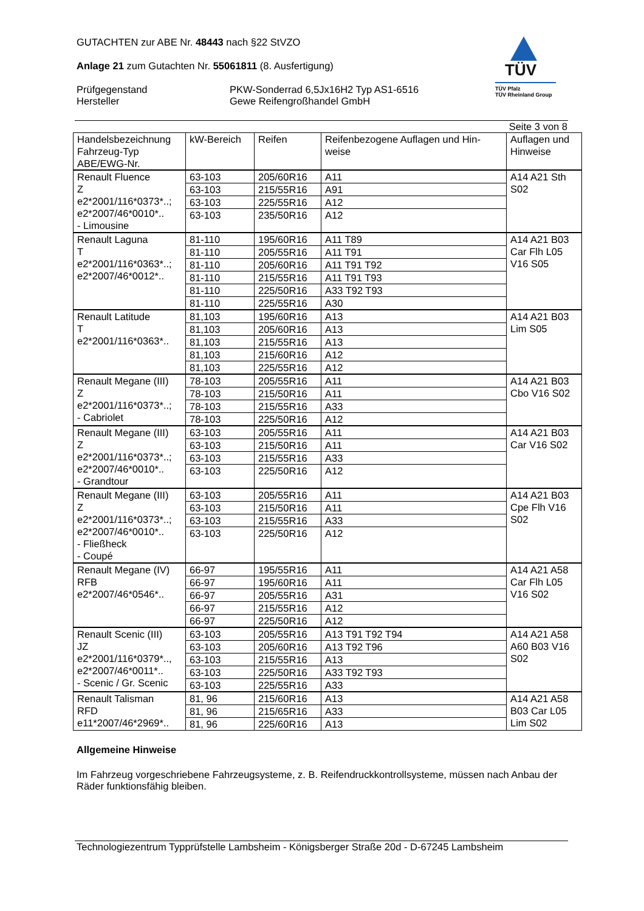GUTACHTEN zur ABE Nr. 48443 nach §22 StVZO
Anlage 21 zum Gutachten Nr. 55061811 (8. Ausfertigung)
Prüfgegenstand
Hersteller
PKW-Sonderrad 6,5Jx16H2 Typ AS1-6516
Gewe Reifengroßhandel GmbH
TÜV
TÜV Pfalz
TÜV Rheinland Group
Seite 3 von 8
| Handelsbezeichnung Fahrzeug-Typ ABE/EWG-Nr. | kW-Bereich | Reifen | Reifenbezogene Auflagen und Hin-weise | Auflagen und Hinweise |
| --- | --- | --- | --- | --- |
| Renault Fluence Z e2*2001/116*0373*..; e2*2007/46*0010*.. - Limousine | 63-103 | 205/60R16 | A11 | A14 A21 Sth S02 |
| | 63-103 | 215/55R16 | A91 | |
| | 63-103 | 225/55R16 | A12 | |
| | 63-103 | 235/50R16 | A12 | |
| Renault Laguna T e2*2001/116*0363*..; e2*2007/46*0012*.. | 81-110 | 195/60R16 | A11 T89 | A14 A21 B03 Car Flh L05 V16 S05 |
| | 81-110 | 205/55R16 | A11 T91 | |
| | 81-110 | 205/60R16 | A11 T91 T92 | |
| | 81-110 | 215/55R16 | A11 T91 T93 | |
| | 81-110 | 225/50R16 | A33 T92 T93 | |
| | 81-110 | 225/55R16 | A30 | |
| Renault Latitude T e2*2001/116*0363*.. | 81,103 | 195/60R16 | A13 | A14 A21 B03 Lim S05 |
| | 81,103 | 205/60R16 | A13 | |
| | 81,103 | 215/55R16 | A13 | |
| | 81,103 | 215/60R16 | A12 | |
| | 81,103 | 225/55R16 | A12 | |
| Renault Megane (III) Z e2*2001/116*0373*..; - Cabriolet | 78-103 | 205/55R16 | A11 | A14 A21 B03 Cbo V16 S02 |
| | 78-103 | 215/50R16 | A11 | |
| | 78-103 | 215/55R16 | A33 | |
| | 78-103 | 225/50R16 | A12 | |
| Renault Megane (III) Z e2*2001/116*0373*..; e2*2007/46*0010*.. - Grandtour | 63-103 | 205/55R16 | A11 | A14 A21 B03 Car V16 S02 |
| | 63-103 | 215/50R16 | A11 | |
| | 63-103 | 215/55R16 | A33 | |
| | 63-103 | 225/50R16 | A12 | |
| Renault Megane (III) Z e2*2001/116*0373*..; e2*2007/46*0010*.. - Fließheck - Coupé | 63-103 | 205/55R16 | A11 | A14 A21 B03 Cpe Flh V16 S02 |
| | 63-103 | 215/50R16 | A11 | |
| | 63-103 | 215/55R16 | A33 | |
| | 63-103 | 225/50R16 | A12 | |
| Renault Megane (IV) RFB e2*2007/46*0546*.. | 66-97 | 195/55R16 | A11 | A14 A21 A58 Car Flh L05 V16 S02 |
| | 66-97 | 195/60R16 | A11 | |
| | 66-97 | 205/55R16 | A31 | |
| | 66-97 | 215/55R16 | A12 | |
| | 66-97 | 225/50R16 | A12 | |
| Renault Scenic (III) JZ e2*2001/116*0379*.., e2*2007/46*0011*.. - Scenic / Gr. Scenic | 63-103 | 205/55R16 | A13 T91 T92 T94 | A14 A21 A58 A60 B03 V16 S02 |
| | 63-103 | 205/60R16 | A13 T92 T96 | |
| | 63-103 | 215/55R16 | A13 | |
| | 63-103 | 225/50R16 | A33 T92 T93 | |
| | 63-103 | 225/55R16 | A33 | |
| Renault Talisman RFD e11*2007/46*2969*.. | 81, 96 | 215/60R16 | A13 | A14 A21 A58 B03 Car L05 Lim S02 |
| | 81, 96 | 215/65R16 | A33 | |
| | 81, 96 | 225/60R16 | A13 | |
Allgemeine Hinweise
Im Fahrzeug vorgeschriebene Fahrzeugsysteme, z. B. Reifendruckkontrollsysteme, müssen nach Anbau der Räder funktionsfähig bleiben.
Technologiezentrum Typprüfstelle Lambsheim - Königsberger Straße 20d - D-67245 Lambsheim